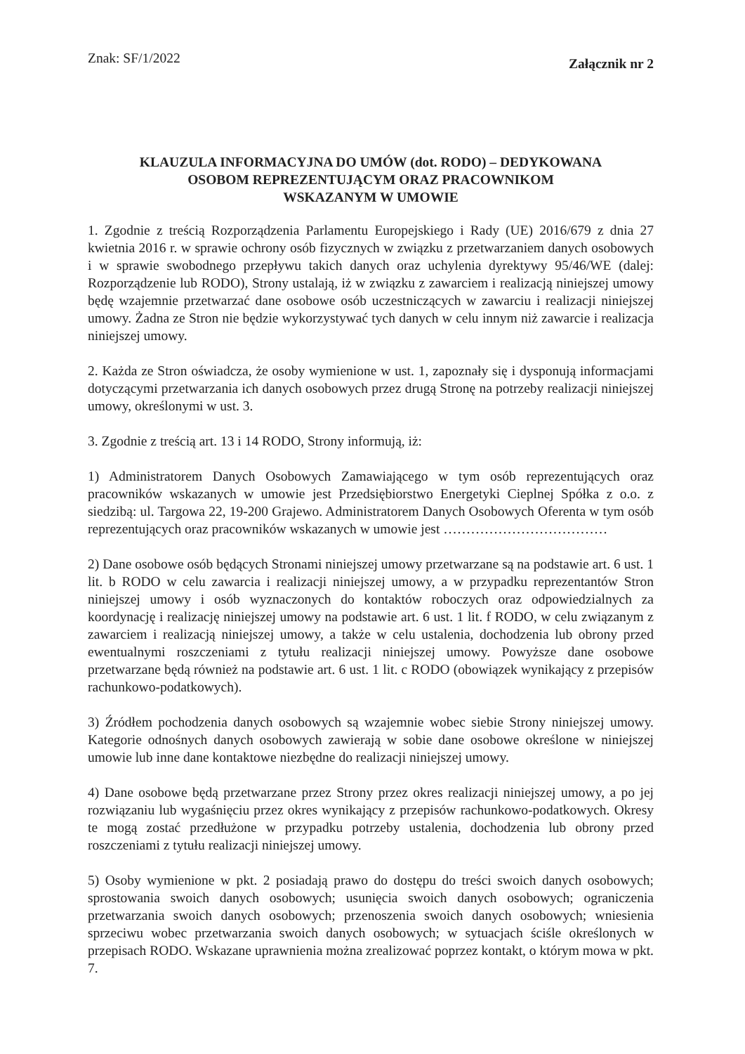Znak: SF/1/2022 Załącznik nr 2
KLAUZULA INFORMACYJNA DO UMÓW (dot. RODO) – DEDYKOWANA
OSOBOM REPREZENTUJĄCYM ORAZ PRACOWNIKOM
WSKAZANYM W UMOWIE
1. Zgodnie z treścią Rozporządzenia Parlamentu Europejskiego i Rady (UE) 2016/679 z dnia 27 kwietnia 2016 r. w sprawie ochrony osób fizycznych w związku z przetwarzaniem danych osobowych i w sprawie swobodnego przepływu takich danych oraz uchylenia dyrektywy 95/46/WE (dalej: Rozporządzenie lub RODO), Strony ustalają, iż w związku z zawarciem i realizacją niniejszej umowy będę wzajemnie przetwarzać dane osobowe osób uczestniczących w zawarciu i realizacji niniejszej umowy. Żadna ze Stron nie będzie wykorzystywać tych danych w celu innym niż zawarcie i realizacja niniejszej umowy.
2. Każda ze Stron oświadcza, że osoby wymienione w ust. 1, zapoznały się i dysponują informacjami dotyczącymi przetwarzania ich danych osobowych przez drugą Stronę na potrzeby realizacji niniejszej umowy, określonymi w ust. 3.
3. Zgodnie z treścią art. 13 i 14 RODO, Strony informują, iż:
1) Administratorem Danych Osobowych Zamawiającego w tym osób reprezentujących oraz pracowników wskazanych w umowie jest Przedsiębiorstwo Energetyki Cieplnej Spółka z o.o. z siedzibą: ul. Targowa 22, 19-200 Grajewo. Administratorem Danych Osobowych Oferenta w tym osób reprezentujących oraz pracowników wskazanych w umowie jest ………………………………
2) Dane osobowe osób będących Stronami niniejszej umowy przetwarzane są na podstawie art. 6 ust. 1 lit. b RODO w celu zawarcia i realizacji niniejszej umowy, a w przypadku reprezentantów Stron niniejszej umowy i osób wyznaczonych do kontaktów roboczych oraz odpowiedzialnych za koordynację i realizację niniejszej umowy na podstawie art. 6 ust. 1 lit. f RODO, w celu związanym z zawarciem i realizacją niniejszej umowy, a także w celu ustalenia, dochodzenia lub obrony przed ewentualnymi roszczeniami z tytułu realizacji niniejszej umowy. Powyższe dane osobowe przetwarzane będą również na podstawie art. 6 ust. 1 lit. c RODO (obowiązek wynikający z przepisów rachunkowo-podatkowych).
3) Źródłem pochodzenia danych osobowych są wzajemnie wobec siebie Strony niniejszej umowy. Kategorie odnośnych danych osobowych zawierają w sobie dane osobowe określone w niniejszej umowie lub inne dane kontaktowe niezbędne do realizacji niniejszej umowy.
4) Dane osobowe będą przetwarzane przez Strony przez okres realizacji niniejszej umowy, a po jej rozwiązaniu lub wygaśnięciu przez okres wynikający z przepisów rachunkowo-podatkowych. Okresy te mogą zostać przedłużone w przypadku potrzeby ustalenia, dochodzenia lub obrony przed roszczeniami z tytułu realizacji niniejszej umowy.
5) Osoby wymienione w pkt. 2 posiadają prawo do dostępu do treści swoich danych osobowych; sprostowania swoich danych osobowych; usunięcia swoich danych osobowych; ograniczenia przetwarzania swoich danych osobowych; przenoszenia swoich danych osobowych; wniesienia sprzeciwu wobec przetwarzania swoich danych osobowych; w sytuacjach ściśle określonych w przepisach RODO. Wskazane uprawnienia można zrealizować poprzez kontakt, o którym mowa w pkt. 7.